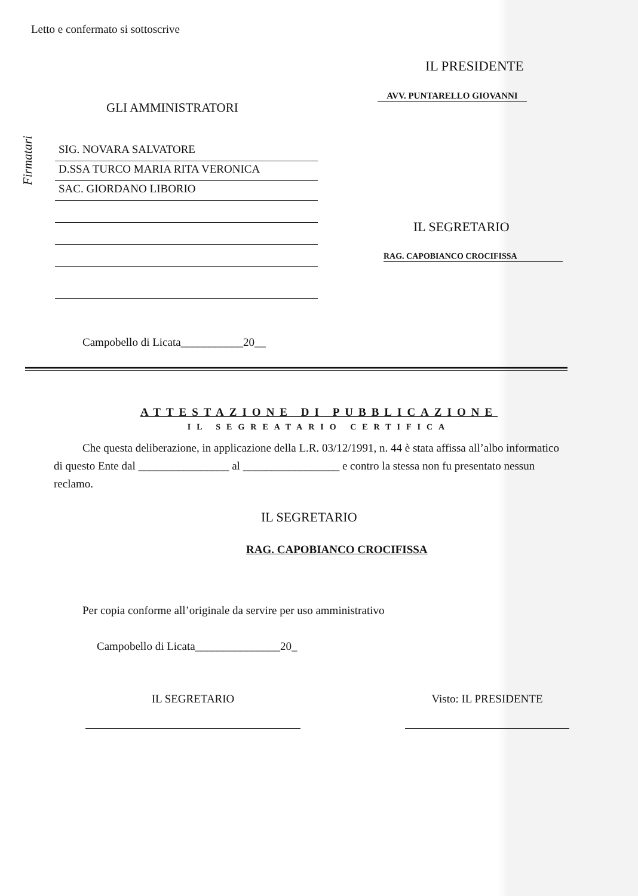Letto e confermato si sottoscrive
IL PRESIDENTE
AVV. PUNTARELLO GIOVANNI
GLI AMMINISTRATORI
Firmatari
SIG. NOVARA SALVATORE
D.SSA TURCO MARIA RITA VERONICA
SAC. GIORDANO LIBORIO
IL SEGRETARIO
RAG. CAPOBIANCO CROCIFISSA
Campobello di Licata___________20__
ATTESTAZIONE DI PUBBLICAZIONE
IL SEGREATARIO CERTIFICA
Che questa deliberazione, in applicazione della L.R. 03/12/1991, n. 44 è stata affissa all’albo informatico di questo Ente dal ________________ al _________________ e contro la stessa non fu presentato nessun reclamo.
IL SEGRETARIO
RAG. CAPOBIANCO CROCIFISSA
Per copia conforme all’originale da servire per uso amministrativo
Campobello di Licata_______________20_
IL SEGRETARIO Visto: IL PRESIDENTE